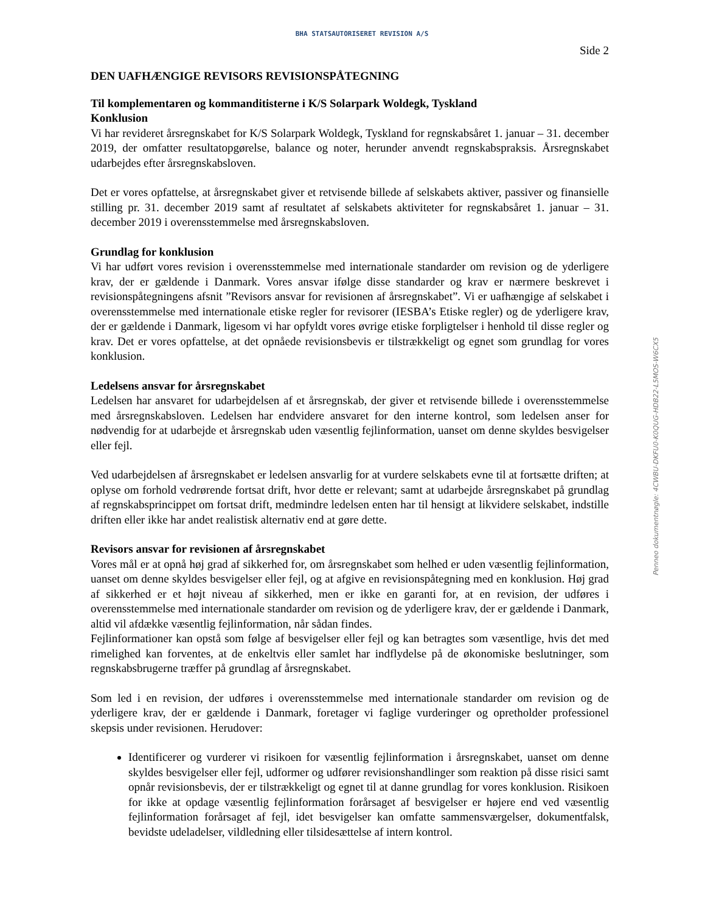BHA STATSAUTORISERET REVISION A/S
Side 2
DEN UAFHÆNGIGE REVISORS REVISIONSPÅTEGNING
Til komplementaren og kommanditisterne i K/S Solarpark Woldegk, Tyskland
Konklusion
Vi har revideret årsregnskabet for K/S Solarpark Woldegk, Tyskland for regnskabsåret 1. januar – 31. december 2019, der omfatter resultatopgørelse, balance og noter, herunder anvendt regnskabspraksis. Årsregnskabet udarbejdes efter årsregnskabsloven.
Det er vores opfattelse, at årsregnskabet giver et retvisende billede af selskabets aktiver, passiver og finansielle stilling pr. 31. december 2019 samt af resultatet af selskabets aktiviteter for regnskabsåret 1. januar – 31. december 2019 i overensstemmelse med årsregnskabsloven.
Grundlag for konklusion
Vi har udført vores revision i overensstemmelse med internationale standarder om revision og de yderligere krav, der er gældende i Danmark. Vores ansvar ifølge disse standarder og krav er nærmere beskrevet i revisionspåtegningens afsnit ”Revisors ansvar for revisionen af årsregnskabet”. Vi er uafhængige af selskabet i overensstemmelse med internationale etiske regler for revisorer (IESBA’s Etiske regler) og de yderligere krav, der er gældende i Danmark, ligesom vi har opfyldt vores øvrige etiske forpligtelser i henhold til disse regler og krav. Det er vores opfattelse, at det opnåede revisionsbevis er tilstrækkeligt og egnet som grundlag for vores konklusion.
Ledelsens ansvar for årsregnskabet
Ledelsen har ansvaret for udarbejdelsen af et årsregnskab, der giver et retvisende billede i overensstemmelse med årsregnskabsloven. Ledelsen har endvidere ansvaret for den interne kontrol, som ledelsen anser for nødvendig for at udarbejde et årsregnskab uden væsentlig fejlinformation, uanset om denne skyldes besvigelser eller fejl.
Ved udarbejdelsen af årsregnskabet er ledelsen ansvarlig for at vurdere selskabets evne til at fortsætte driften; at oplyse om forhold vedrørende fortsat drift, hvor dette er relevant; samt at udarbejde årsregnskabet på grundlag af regnskabsprincippet om fortsat drift, medmindre ledelsen enten har til hensigt at likvidere selskabet, indstille driften eller ikke har andet realistisk alternativ end at gøre dette.
Revisors ansvar for revisionen af årsregnskabet
Vores mål er at opnå høj grad af sikkerhed for, om årsregnskabet som helhed er uden væsentlig fejlinformation, uanset om denne skyldes besvigelser eller fejl, og at afgive en revisionspåtegning med en konklusion. Høj grad af sikkerhed er et højt niveau af sikkerhed, men er ikke en garanti for, at en revision, der udføres i overensstemmelse med internationale standarder om revision og de yderligere krav, der er gældende i Danmark, altid vil afdække væsentlig fejlinformation, når sådan findes.
Fejlinformationer kan opstå som følge af besvigelser eller fejl og kan betragtes som væsentlige, hvis det med rimelighed kan forventes, at de enkeltvis eller samlet har indflydelse på de økonomiske beslutninger, som regnskabsbrugerne træffer på grundlag af årsregnskabet.
Som led i en revision, der udføres i overensstemmelse med internationale standarder om revision og de yderligere krav, der er gældende i Danmark, foretager vi faglige vurderinger og opretholder professionel skepsis under revisionen. Herudover:
Identificerer og vurderer vi risikoen for væsentlig fejlinformation i årsregnskabet, uanset om denne skyldes besvigelser eller fejl, udformer og udfører revisionshandlinger som reaktion på disse risici samt opnår revisionsbevis, der er tilstrækkeligt og egnet til at danne grundlag for vores konklusion. Risikoen for ikke at opdage væsentlig fejlinformation forårsaget af besvigelser er højere end ved væsentlig fejlinformation forårsaget af fejl, idet besvigelser kan omfatte sammensværgelser, dokumentfalsk, bevidste udeladelser, vildledning eller tilsidesættelse af intern kontrol.
Penneo dokumentnøgle: 4CWBU-DKFU0-K0QUG-HDB22-L5MOS-W6CX5